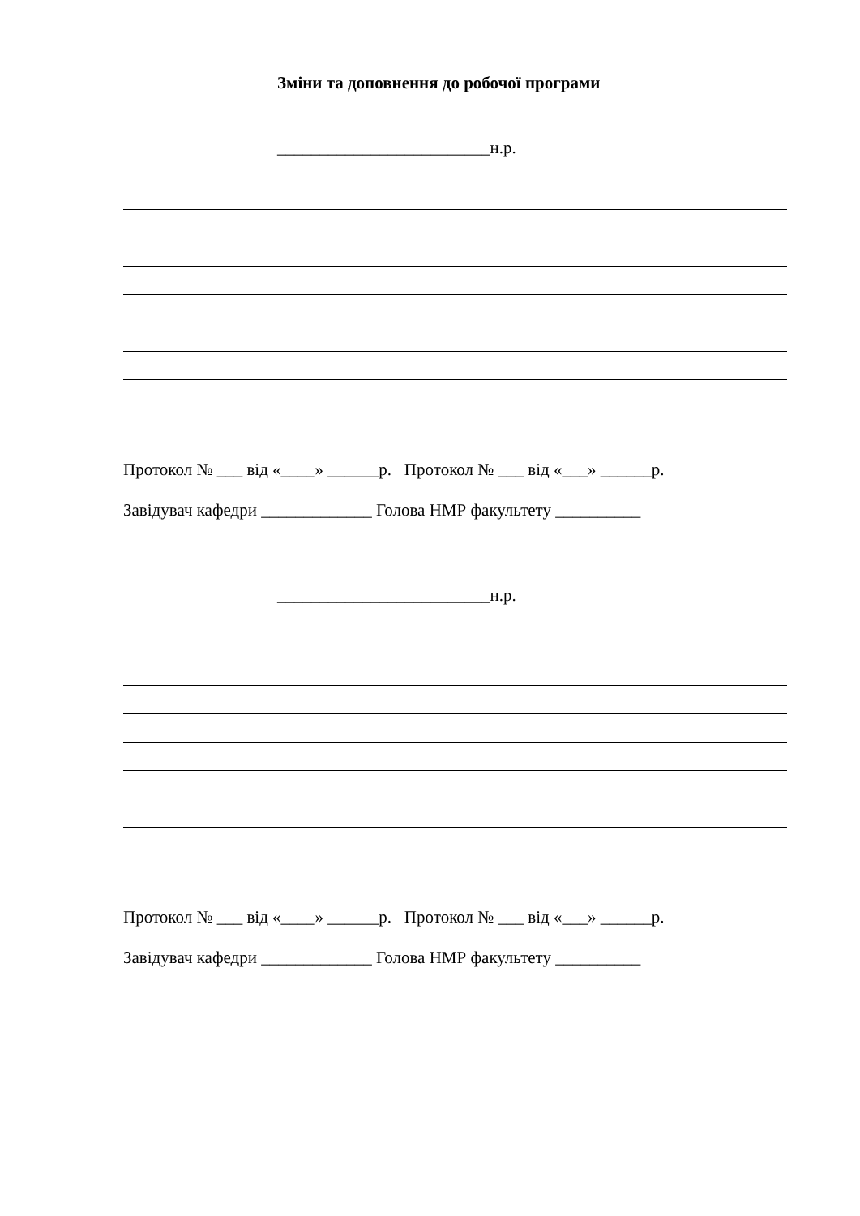Зміни та доповнення до робочої програми
_________________________н.р.
Протокол № ___ від «____» ______р. Протокол № ___ від «___» ______р.
Завідувач кафедри _____________ Голова НМР факультету __________
_________________________н.р.
Протокол № ___ від «____» ______р. Протокол № ___ від «___» ______р.
Завідувач кафедри _____________ Голова НМР факультету __________